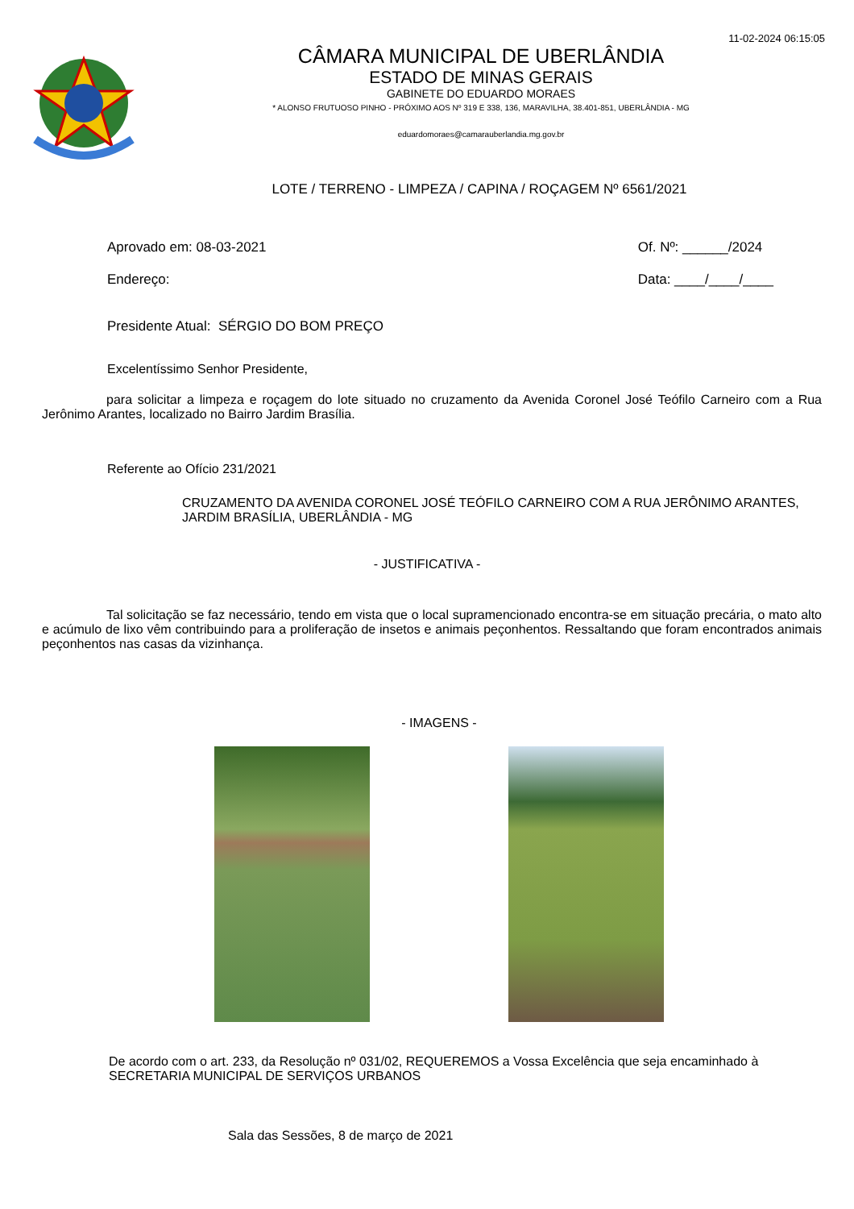11-02-2024 06:15:05
CÂMARA MUNICIPAL DE UBERLÂNDIA
ESTADO DE MINAS GERAIS
GABINETE DO EDUARDO MORAES
* ALONSO FRUTUOSO PINHO - PRÓXIMO AOS Nº 319 E 338, 136, MARAVILHA, 38.401-851, UBERLÂNDIA - MG
eduardomoraes@camarauberlandia.mg.gov.br
LOTE / TERRENO - LIMPEZA / CAPINA / ROÇAGEM Nº 6561/2021
Aprovado em: 08-03-2021
Endereço:
Of. Nº: ______/2024
Data: ____/____/____
Presidente Atual: SÉRGIO DO BOM PREÇO
Excelentíssimo Senhor Presidente,
para solicitar a limpeza e roçagem do lote situado no cruzamento da Avenida Coronel José Teófilo Carneiro com a Rua Jerônimo Arantes, localizado no Bairro Jardim Brasília.
Referente ao Ofício 231/2021
CRUZAMENTO DA AVENIDA CORONEL JOSÉ TEÓFILO CARNEIRO COM A RUA JERÔNIMO ARANTES, JARDIM BRASÍLIA, UBERLÂNDIA - MG
- JUSTIFICATIVA -
Tal solicitação se faz necessário, tendo em vista que o local supramencionado encontra-se em situação precária, o mato alto e acúmulo de lixo vêm contribuindo para a proliferação de insetos e animais peçonhentos. Ressaltando que foram encontrados animais peçonhentos nas casas da vizinhança.
- IMAGENS -
De acordo com o art. 233, da Resolução nº 031/02, REQUEREMOS a Vossa Excelência que seja encaminhado à SECRETARIA MUNICIPAL DE SERVIÇOS URBANOS
Sala das Sessões, 8 de março de 2021